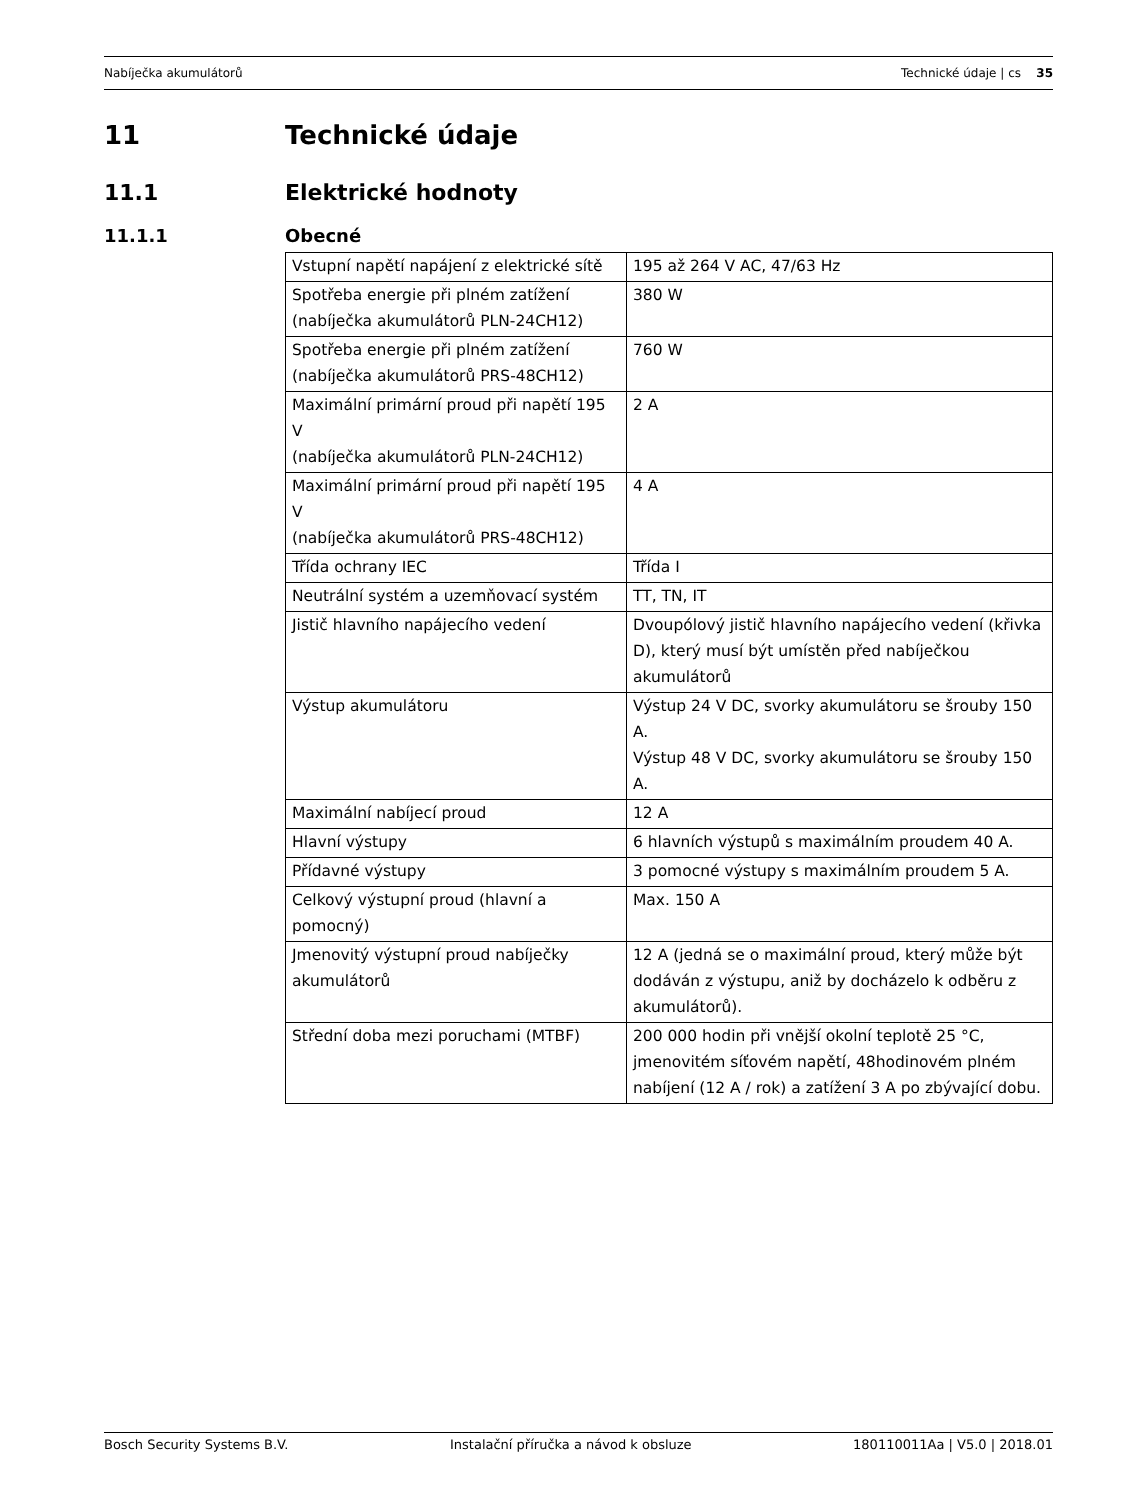Nabíječka akumulátorů Technické údaje | cs 35
11 Technické údaje
11.1 Elektrické hodnoty
11.1.1 Obecné
| Vstupní napětí napájení z elektrické sítě | 195 až 264 V AC, 47/63 Hz |
| Spotřeba energie při plném zatížení (nabíječka akumulátorů PLN-24CH12) | 380 W |
| Spotřeba energie při plném zatížení (nabíječka akumulátorů PRS-48CH12) | 760 W |
| Maximální primární proud při napětí 195 V (nabíječka akumulátorů PLN-24CH12) | 2 A |
| Maximální primární proud při napětí 195 V (nabíječka akumulátorů PRS-48CH12) | 4 A |
| Třída ochrany IEC | Třída I |
| Neutrální systém a uzemňovací systém | TT, TN, IT |
| Jistič hlavního napájecího vedení | Dvoupólový jistič hlavního napájecího vedení (křivka D), který musí být umístěn před nabíječkou akumulátorů |
| Výstup akumulátoru | Výstup 24 V DC, svorky akumulátoru se šrouby 150 A. Výstup 48 V DC, svorky akumulátoru se šrouby 150 A. |
| Maximální nabíjecí proud | 12 A |
| Hlavní výstupy | 6 hlavních výstupů s maximálním proudem 40 A. |
| Přídavné výstupy | 3 pomocné výstupy s maximálním proudem 5 A. |
| Celkový výstupní proud (hlavní a pomocný) | Max. 150 A |
| Jmenovitý výstupní proud nabíječky akumulátorů | 12 A (jedná se o maximální proud, který může být dodáván z výstupu, aniž by docházelo k odběru z akumulátorů). |
| Střední doba mezi poruchami (MTBF) | 200 000 hodin při vnější okolní teplotě 25 °C, jmenovitém síťovém napětí, 48hodinovém plném nabíjení (12 A / rok) a zatížení 3 A po zbývající dobu. |
Bosch Security Systems B.V. Instalační příručka a návod k obsluze 180110011Aa | V5.0 | 2018.01